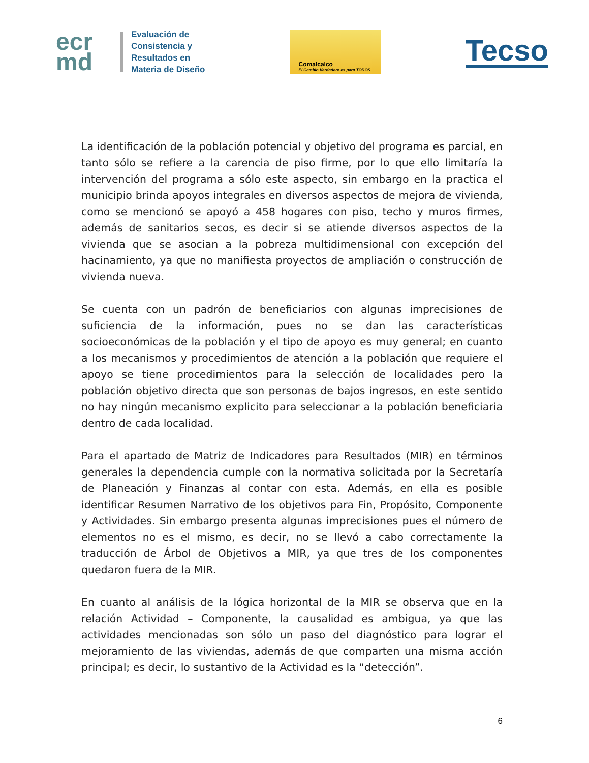ecr
md
Evaluación de
Consistencia y
Resultados en
Materia de Diseño
Comalcalco
El Cambio Verdadero es para TODOS
Tecso
La identificación de la población potencial y objetivo del programa es parcial, en tanto sólo se refiere a la carencia de piso firme, por lo que ello limitaría la intervención del programa a sólo este aspecto, sin embargo en la practica el municipio brinda apoyos integrales en diversos aspectos de mejora de vivienda, como se mencionó se apoyó a 458 hogares con piso, techo y muros firmes, además de sanitarios secos, es decir si se atiende diversos aspectos de la vivienda que se asocian a la pobreza multidimensional con excepción del hacinamiento, ya que no manifiesta proyectos de ampliación o construcción de vivienda nueva.
Se cuenta con un padrón de beneficiarios con algunas imprecisiones de suficiencia de la información, pues no se dan las características socioeconómicas de la población y el tipo de apoyo es muy general; en cuanto a los mecanismos y procedimientos de atención a la población que requiere el apoyo se tiene procedimientos para la selección de localidades pero la población objetivo directa que son personas de bajos ingresos, en este sentido no hay ningún mecanismo explicito para seleccionar a la población beneficiaria dentro de cada localidad.
Para el apartado de Matriz de Indicadores para Resultados (MIR) en términos generales la dependencia cumple con la normativa solicitada por la Secretaría de Planeación y Finanzas al contar con esta. Además, en ella es posible identificar Resumen Narrativo de los objetivos para Fin, Propósito, Componente y Actividades. Sin embargo presenta algunas imprecisiones pues el número de elementos no es el mismo, es decir, no se llevó a cabo correctamente la traducción de Árbol de Objetivos a MIR, ya que tres de los componentes quedaron fuera de la MIR.
En cuanto al análisis de la lógica horizontal de la MIR se observa que en la relación Actividad – Componente, la causalidad es ambigua, ya que las actividades mencionadas son sólo un paso del diagnóstico para lograr el mejoramiento de las viviendas, además de que comparten una misma acción principal; es decir, lo sustantivo de la Actividad es la “detección”.
6